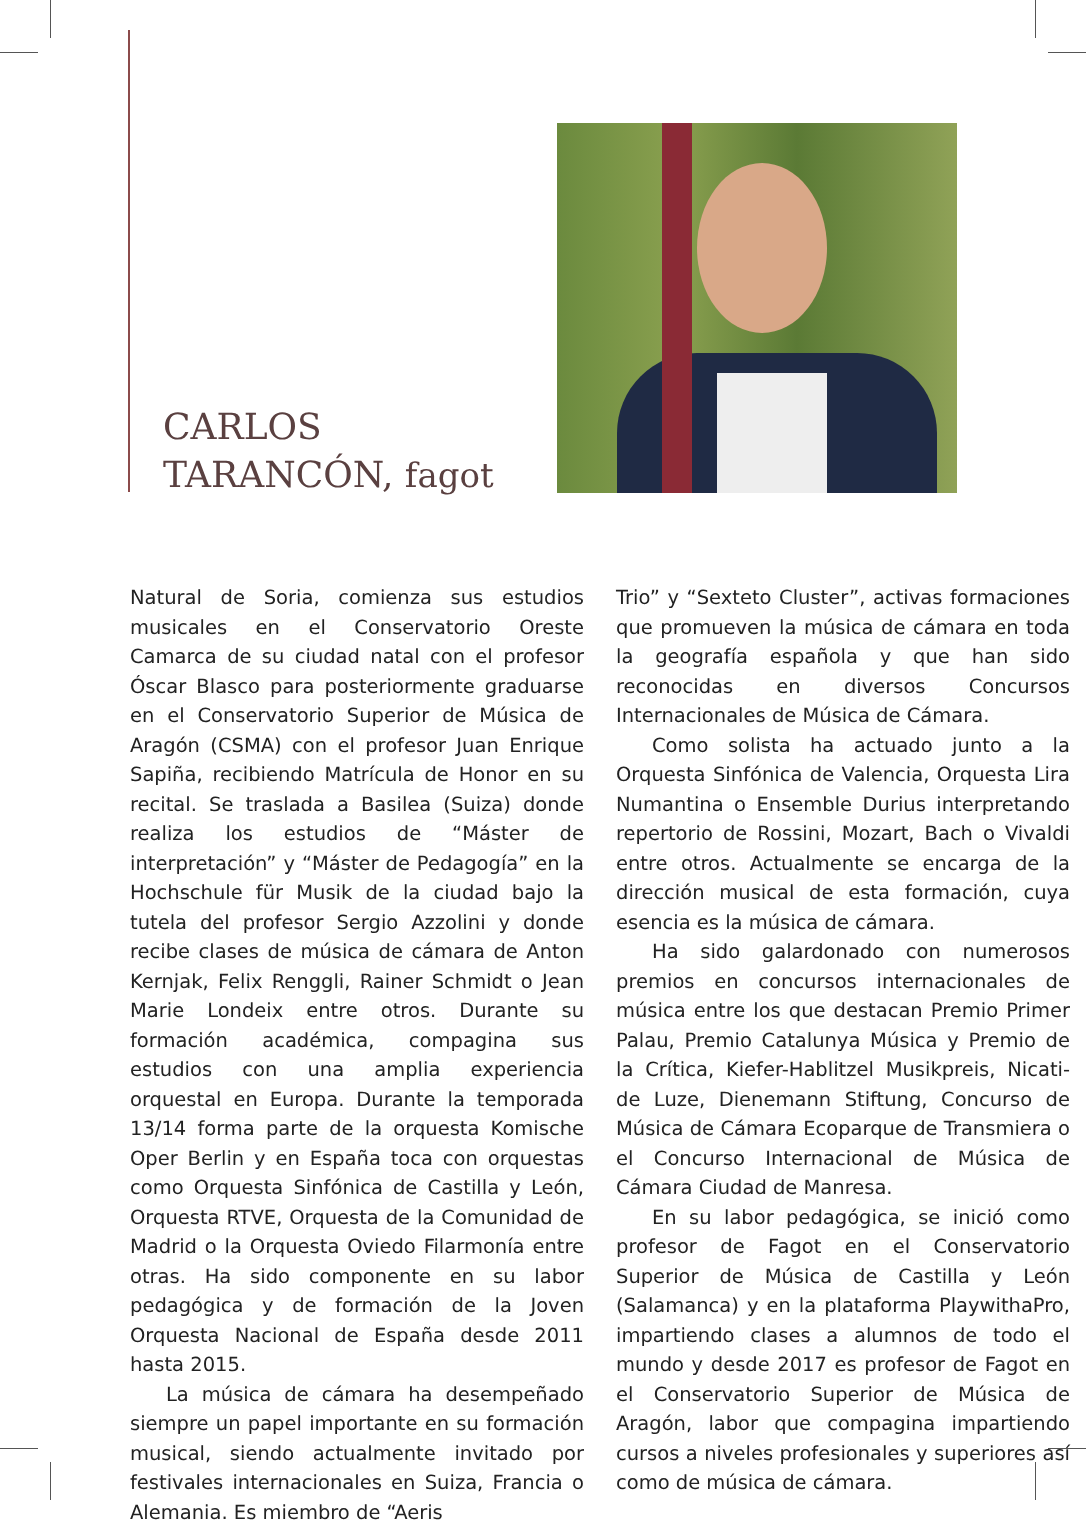CARLOS
TARANCÓN, fagot
Natural de Soria, comienza sus estudios musicales en el Conservatorio Oreste Camarca de su ciudad natal con el profesor Óscar Blasco para posteriormente graduarse en el Conservatorio Superior de Música de Aragón (CSMA) con el profesor Juan Enrique Sapiña, recibiendo Matrícula de Honor en su recital. Se traslada a Basilea (Suiza) donde realiza los estudios de “Máster de interpretación” y “Máster de Pedagogía” en la Hochschule für Musik de la ciudad bajo la tutela del profesor Sergio Azzolini y donde recibe clases de música de cámara de Anton Kernjak, Felix Renggli, Rainer Schmidt o Jean Marie Londeix entre otros. Durante su formación académica, compagina sus estudios con una amplia experiencia orquestal en Europa. Durante la temporada 13/14 forma parte de la orquesta Komische Oper Berlin y en España toca con orquestas como Orquesta Sinfónica de Castilla y León, Orquesta RTVE, Orquesta de la Comunidad de Madrid o la Orquesta Oviedo Filarmonía entre otras. Ha sido componente en su labor pedagógica y de formación de la Joven Orquesta Nacional de España desde 2011 hasta 2015.
La música de cámara ha desempeñado siempre un papel importante en su formación musical, siendo actualmente invitado por festivales internacionales en Suiza, Francia o Alemania. Es miembro de “Aeris
Trio” y “Sexteto Cluster”, activas formaciones que promueven la música de cámara en toda la geografía española y que han sido reconocidas en diversos Concursos Internacionales de Música de Cámara.
Como solista ha actuado junto a la Orquesta Sinfónica de Valencia, Orquesta Lira Numantina o Ensemble Durius interpretando repertorio de Rossini, Mozart, Bach o Vivaldi entre otros. Actualmente se encarga de la dirección musical de esta formación, cuya esencia es la música de cámara.
Ha sido galardonado con numerosos premios en concursos internacionales de música entre los que destacan Premio Primer Palau, Premio Catalunya Música y Premio de la Crítica, Kiefer-Hablitzel Musikpreis, Nicati-de Luze, Dienemann Stiftung, Concurso de Música de Cámara Ecoparque de Transmiera o el Concurso Internacional de Música de Cámara Ciudad de Manresa.
En su labor pedagógica, se inició como profesor de Fagot en el Conservatorio Superior de Música de Castilla y León (Salamanca) y en la plataforma PlaywithaPro, impartiendo clases a alumnos de todo el mundo y desde 2017 es profesor de Fagot en el Conservatorio Superior de Música de Aragón, labor que compagina impartiendo cursos a niveles profesionales y superiores así como de música de cámara.